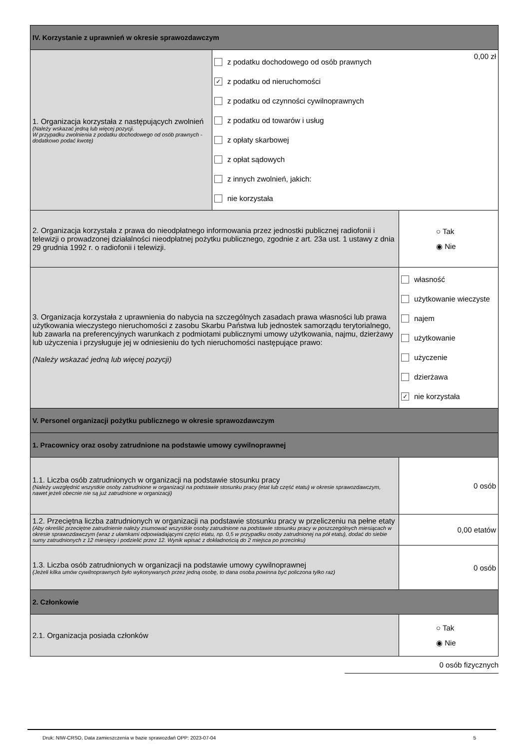| IV. Korzystanie z uprawnień w okresie sprawozdawczym | | |
| 1. Organizacja korzystała z następujących zwolnień (Należy wskazać jedną lub więcej pozycji. W przypadku zwolnienia z podatku dochodowego od osób prawnych - dodatkowo podać kwotę) | 0,00 zł z podatku dochodowego od osób prawnych ✓ z podatku od nieruchomości z podatku od czynności cywilnoprawnych z podatku od towarów i usług z opłaty skarbowej z opłat sądowych z innych zwolnień, jakich: nie korzystała | |
| 2. Organizacja korzystała z prawa do nieodpłatnego informowania przez jednostki publicznej radiofonii i telewizji o prowadzonej działalności nieodpłatnej pożytku publicznego, zgodnie z art. 23a ust. 1 ustawy z dnia 29 grudnia 1992 r. o radiofonii i telewizji. | | ○ Tak ◉ Nie |
| 3. Organizacja korzystała z uprawnienia do nabycia na szczególnych zasadach prawa własności lub prawa użytkowania wieczystego nieruchomości z zasobu Skarbu Państwa lub jednostek samorządu terytorialnego, lub zawarła na preferencyjnych warunkach z podmiotami publicznymi umowy użytkowania, najmu, dzierżawy lub użyczenia i przysługuje jej w odniesieniu do tych nieruchomości następujące prawo: (Należy wskazać jedną lub więcej pozycji) | | własność użytkowanie wieczyste najem użytkowanie użyczenie dzierżawa ✓ nie korzystała |
| V. Personel organizacji pożytku publicznego w okresie sprawozdawczym | | |
| 1. Pracownicy oraz osoby zatrudnione na podstawie umowy cywilnoprawnej | | |
| 1.1. Liczba osób zatrudnionych w organizacji na podstawie stosunku pracy (Należy uwzględnić wszystkie osoby zatrudnione w organizacji na podstawie stosunku pracy (etat lub część etatu) w okresie sprawozdawczym, nawet jeżeli obecnie nie są już zatrudnione w organizacji) | | 0 osób |
| 1.2. Przeciętna liczba zatrudnionych w organizacji na podstawie stosunku pracy w przeliczeniu na pełne etaty (Aby określić przeciętne zatrudnienie należy zsumować wszystkie osoby zatrudnione na podstawie stosunku pracy w poszczególnych miesiącach w okresie sprawozdawczym (wraz z ułamkami odpowiadającymi części etatu, np. 0,5 w przypadku osoby zatrudnionej na pół etatu), dodać do siebie sumy zatrudnionych z 12 miesięcy i podzielić przez 12. Wynik wpisać z dokładnością do 2 miejsca po przecinku) | | 0,00 etatów |
| 1.3. Liczba osób zatrudnionych w organizacji na podstawie umowy cywilnoprawnej (Jeżeli kilka umów cywilnoprawnych było wykonywanych przez jedną osobę, to dana osoba powinna być policzona tylko raz) | | 0 osób |
| 2. Członkowie | | |
| 2.1. Organizacja posiada członków | | ○ Tak ◉ Nie |
0 osób fizycznych
Druk: NIW-CRSO, Data zamieszczenia w bazie sprawozdań OPP: 2023-07-04 5